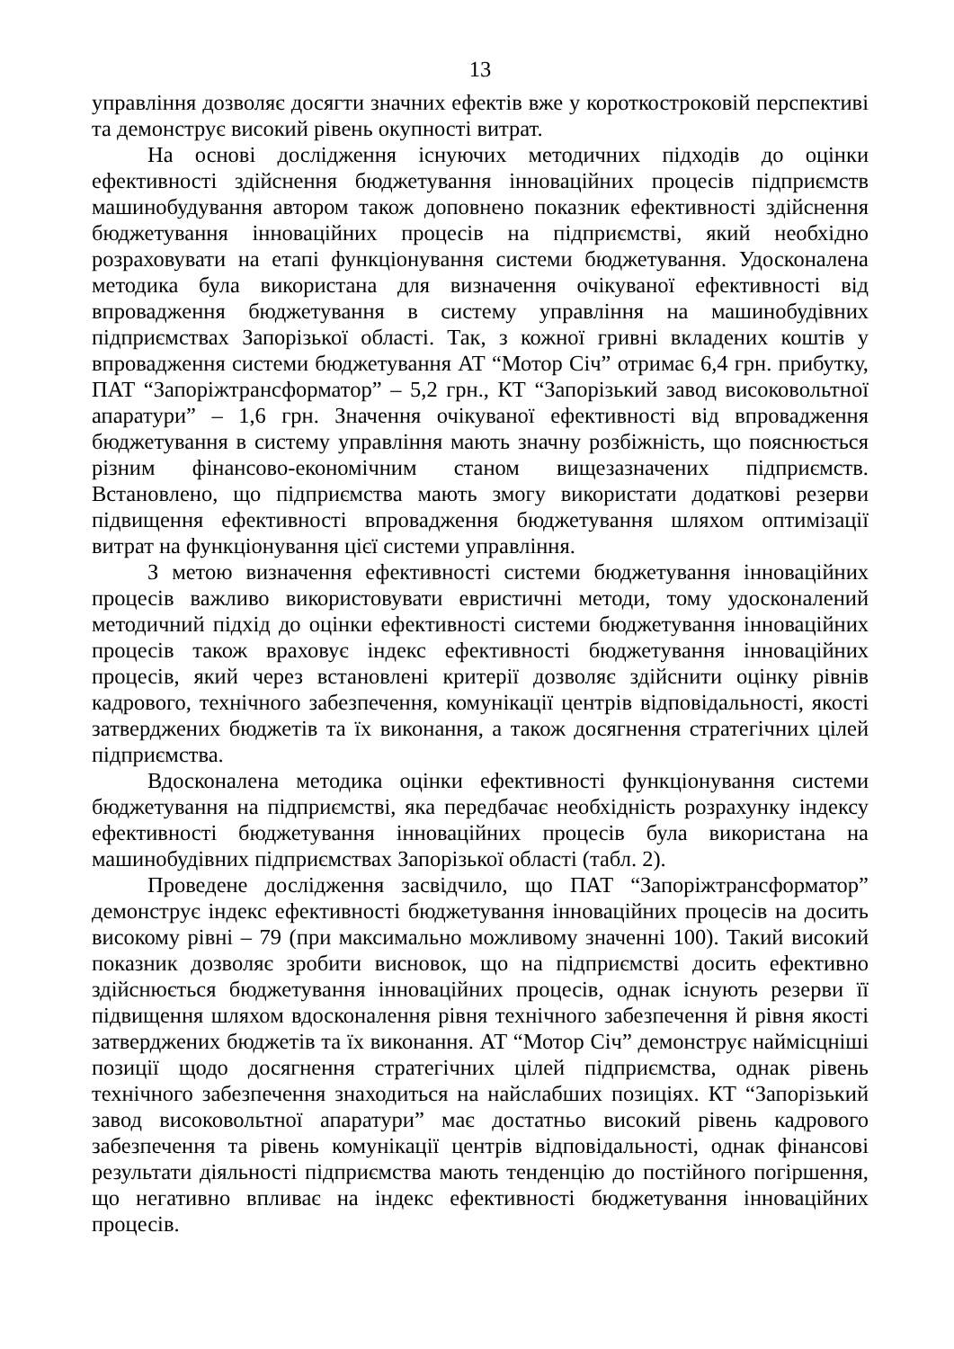13
управління дозволяє досягти значних ефектів вже у короткостроковій перспективі та демонструє високий рівень окупності витрат.
На основі дослідження існуючих методичних підходів до оцінки ефективності здійснення бюджетування інноваційних процесів підприємств машинобудування автором також доповнено показник ефективності здійснення бюджетування інноваційних процесів на підприємстві, який необхідно розраховувати на етапі функціонування системи бюджетування. Удосконалена методика була використана для визначення очікуваної ефективності від впровадження бюджетування в систему управління на машинобудівних підприємствах Запорізької області. Так, з кожної гривні вкладених коштів у впровадження системи бюджетування АТ “Мотор Січ” отримає 6,4 грн. прибутку, ПАТ “Запоріжтрансформатор” – 5,2 грн., КТ “Запорізький завод високовольтної апаратури” – 1,6 грн. Значення очікуваної ефективності від впровадження бюджетування в систему управління мають значну розбіжність, що пояснюється різним фінансово-економічним станом вищезазначених підприємств. Встановлено, що підприємства мають змогу використати додаткові резерви підвищення ефективності впровадження бюджетування шляхом оптимізації витрат на функціонування цієї системи управління.
З метою визначення ефективності системи бюджетування інноваційних процесів важливо використовувати евристичні методи, тому удосконалений методичний підхід до оцінки ефективності системи бюджетування інноваційних процесів також враховує індекс ефективності бюджетування інноваційних процесів, який через встановлені критерії дозволяє здійснити оцінку рівнів кадрового, технічного забезпечення, комунікації центрів відповідальності, якості затверджених бюджетів та їх виконання, а також досягнення стратегічних цілей підприємства.
Вдосконалена методика оцінки ефективності функціонування системи бюджетування на підприємстві, яка передбачає необхідність розрахунку індексу ефективності бюджетування інноваційних процесів була використана на машинобудівних підприємствах Запорізької області (табл. 2).
Проведене дослідження засвідчило, що ПАТ “Запоріжтрансформатор” демонструє індекс ефективності бюджетування інноваційних процесів на досить високому рівні – 79 (при максимально можливому значенні 100). Такий високий показник дозволяє зробити висновок, що на підприємстві досить ефективно здійснюється бюджетування інноваційних процесів, однак існують резерви її підвищення шляхом вдосконалення рівня технічного забезпечення й рівня якості затверджених бюджетів та їх виконання. АТ “Мотор Січ” демонструє наймісцніші позиції щодо досягнення стратегічних цілей підприємства, однак рівень технічного забезпечення знаходиться на найслабших позиціях. КТ “Запорізький завод високовольтної апаратури” має достатньо високий рівень кадрового забезпечення та рівень комунікації центрів відповідальності, однак фінансові результати діяльності підприємства мають тенденцію до постійного погіршення, що негативно впливає на індекс ефективності бюджетування інноваційних процесів.